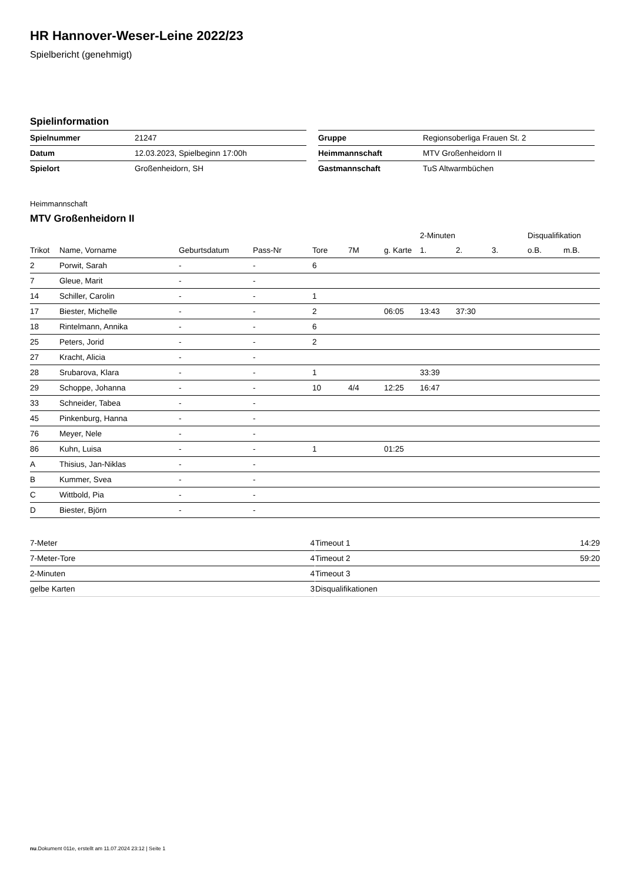HR Hannover-Weser-Leine 2022/23
Spielbericht (genehmigt)
Spielinformation
| Spielnummer | 21247 |
| Datum | 12.03.2023, Spielbeginn 17:00h |
| Spielort | Großenheidorn, SH |
| Gruppe | Regionsoberliga Frauen St. 2 |
| Heimmannschaft | MTV Großenheidorn II |
| Gastmannschaft | TuS Altwarmbüchen |
Heimmannschaft
MTV Großenheidorn II
| | | | | | | | 2-Minuten | | | Disqualifikation | |
| --- | --- | --- | --- | --- | --- | --- | --- | --- | --- | --- | --- |
| Trikot | Name, Vorname | Geburtsdatum | Pass-Nr | Tore | 7M | g. Karte | 1. | 2. | 3. | o.B. | m.B. |
| 2 | Porwit, Sarah | - | - | 6 | | | | | | | |
| 7 | Gleue, Marit | - | - | | | | | | | | |
| 14 | Schiller, Carolin | - | - | 1 | | | | | | | |
| 17 | Biester, Michelle | - | - | 2 | | 06:05 | 13:43 | 37:30 | | | |
| 18 | Rintelmann, Annika | - | - | 6 | | | | | | | |
| 25 | Peters, Jorid | - | - | 2 | | | | | | | |
| 27 | Kracht, Alicia | - | - | | | | | | | | |
| 28 | Srubarova, Klara | - | - | 1 | | | 33:39 | | | | |
| 29 | Schoppe, Johanna | - | - | 10 | 4/4 | 12:25 | 16:47 | | | | |
| 33 | Schneider, Tabea | - | - | | | | | | | | |
| 45 | Pinkenburg, Hanna | - | - | | | | | | | | |
| 76 | Meyer, Nele | - | - | | | | | | | | |
| 86 | Kuhn, Luisa | - | - | 1 | | 01:25 | | | | | |
| A | Thisius, Jan-Niklas | - | - | | | | | | | | |
| B | Kummer, Svea | - | - | | | | | | | | |
| C | Wittbold, Pia | - | - | | | | | | | | |
| D | Biester, Björn | - | - | | | | | | | | |
| 7-Meter | 4 |
| 7-Meter-Tore | 4 |
| 2-Minuten | 4 |
| gelbe Karten | 3 |
| Timeout 1 | 14:29 |
| Timeout 2 | 59:20 |
| Timeout 3 | |
| Disqualifikationen | |
nu.Dokument 011e, erstellt am 11.07.2024 23:12 | Seite 1